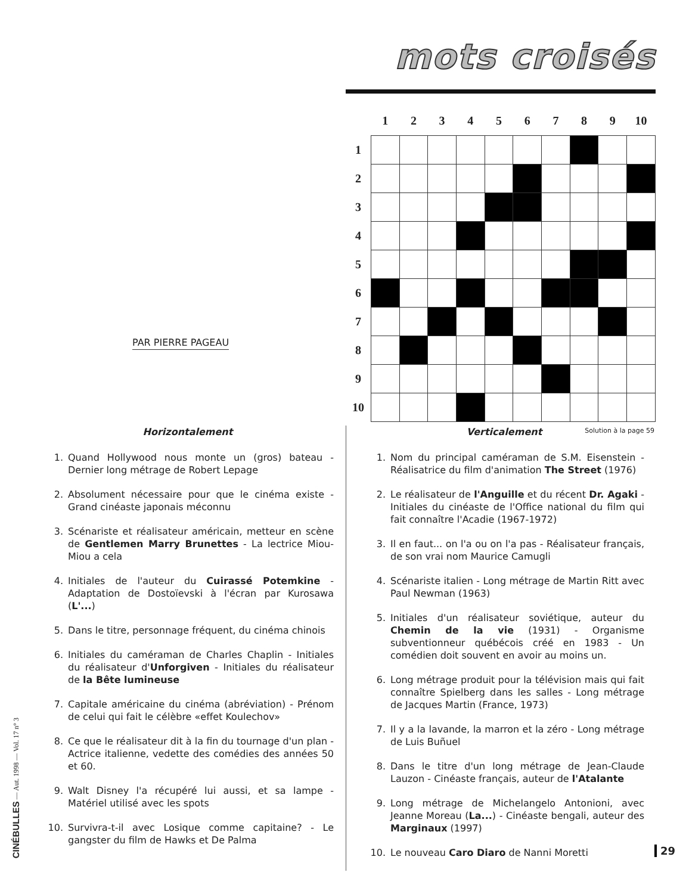PAR PIERRE PAGEAU
mots croisés
| | 1 | 2 | 3 | 4 | 5 | 6 | 7 | 8 | 9 | 10 |
| --- | --- | --- | --- | --- | --- | --- | --- | --- | --- | --- |
| 1 | | | | | | | | | | |
| 2 | | | | | | | | | | |
| 3 | | | | | | | | | | |
| 4 | | | | | | | | | | |
| 5 | | | | | | | | | | |
| 6 | | | | | | | | | | |
| 7 | | | | | | | | | | |
| 8 | | | | | | | | | | |
| 9 | | | | | | | | | | |
| 10 | | | | | | | | | | |
Solution à la page 59
Horizontalement
1. Quand Hollywood nous monte un (gros) bateau - Dernier long métrage de Robert Lepage
2. Absolument nécessaire pour que le cinéma existe - Grand cinéaste japonais méconnu
3. Scénariste et réalisateur américain, metteur en scène de Gentlemen Marry Brunettes - La lectrice Miou-Miou a cela
4. Initiales de l'auteur du Cuirassé Potemkine - Adaptation de Dostoïevski à l'écran par Kurosawa (L'...)
5. Dans le titre, personnage fréquent, du cinéma chinois
6. Initiales du caméraman de Charles Chaplin - Initiales du réalisateur d'Unforgiven - Initiales du réalisateur de la Bête lumineuse
7. Capitale américaine du cinéma (abréviation) - Prénom de celui qui fait le célèbre «effet Koulechov»
8. Ce que le réalisateur dit à la fin du tournage d'un plan - Actrice italienne, vedette des comédies des années 50 et 60.
9. Walt Disney l'a récupéré lui aussi, et sa lampe - Matériel utilisé avec les spots
10. Survivra-t-il avec Losique comme capitaine? - Le gangster du film de Hawks et De Palma
Verticalement
1. Nom du principal caméraman de S.M. Eisenstein - Réalisatrice du film d'animation The Street (1976)
2. Le réalisateur de l'Anguille et du récent Dr. Agaki - Initiales du cinéaste de l'Office national du film qui fait connaître l'Acadie (1967-1972)
3. Il en faut... on l'a ou on l'a pas - Réalisateur français, de son vrai nom Maurice Camugli
4. Scénariste italien - Long métrage de Martin Ritt avec Paul Newman (1963)
5. Initiales d'un réalisateur soviétique, auteur du Chemin de la vie (1931) - Organisme subventionneur québécois créé en 1983 - Un comédien doit souvent en avoir au moins un.
6. Long métrage produit pour la télévision mais qui fait connaître Spielberg dans les salles - Long métrage de Jacques Martin (France, 1973)
7. Il y a la lavande, la marron et la zéro - Long métrage de Luis Buñuel
8. Dans le titre d'un long métrage de Jean-Claude Lauzon - Cinéaste français, auteur de l'Atalante
9. Long métrage de Michelangelo Antonioni, avec Jeanne Moreau (La...) - Cinéaste bengali, auteur des Marginaux (1997)
10. Le nouveau Caro Diaro de Nanni Moretti
CINÉBULLES — Aut. 1998 — Vol. 17 n° 3
29